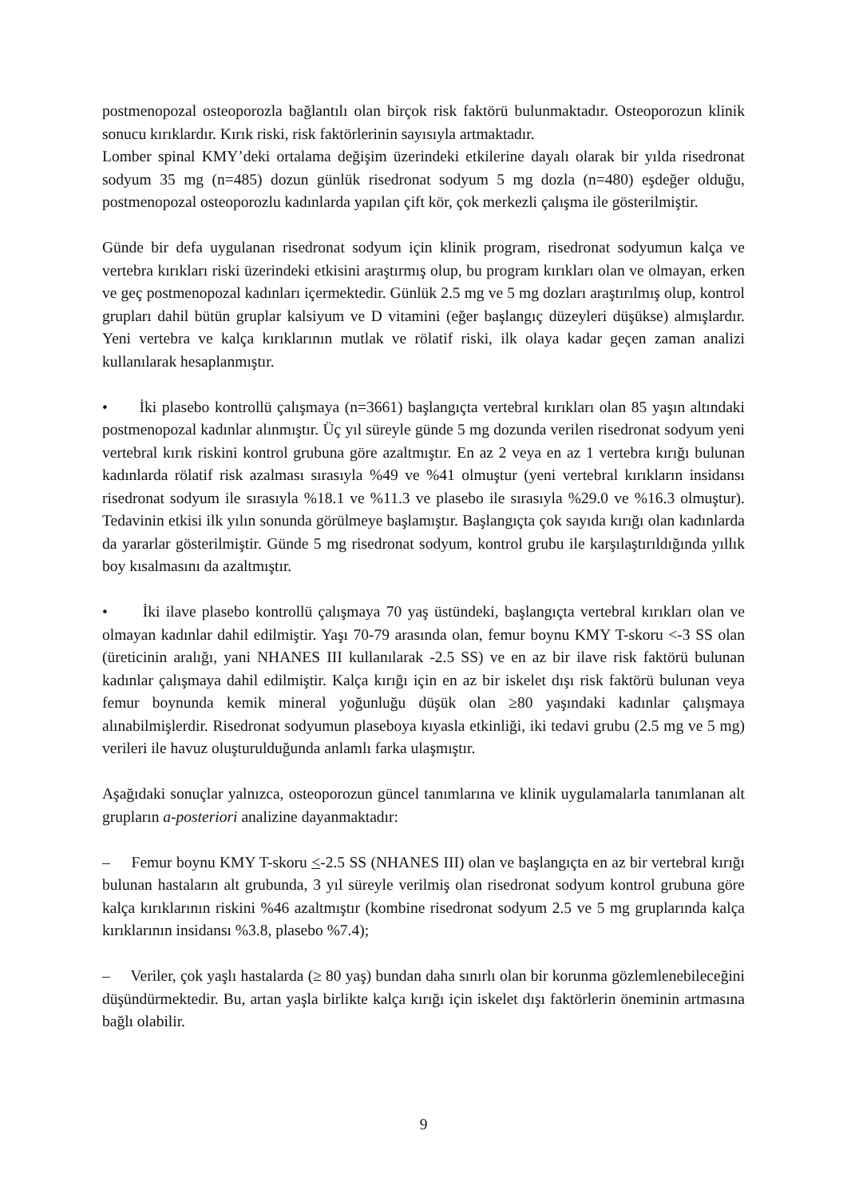postmenopozal osteoporozla bağlantılı olan birçok risk faktörü bulunmaktadır. Osteoporozun klinik sonucu kırıklardır. Kırık riski, risk faktörlerinin sayısıyla artmaktadır.
Lomber spinal KMY’deki ortalama değişim üzerindeki etkilerine dayalı olarak bir yılda risedronat sodyum 35 mg (n=485) dozun günlük risedronat sodyum 5 mg dozla (n=480) eşdeğer olduğu, postmenopozal osteoporozlu kadınlarda yapılan çift kör, çok merkezli çalışma ile gösterilmiştir.
Günde bir defa uygulanan risedronat sodyum için klinik program, risedronat sodyumun kalça ve vertebra kırıkları riski üzerindeki etkisini araştırmış olup, bu program kırıkları olan ve olmayan, erken ve geç postmenopozal kadınları içermektedir. Günlük 2.5 mg ve 5 mg dozları araştırılmış olup, kontrol grupları dahil bütün gruplar kalsiyum ve D vitamini (eğer başlangıç düzeyleri düşükse) almışlardır. Yeni vertebra ve kalça kırıklarının mutlak ve rölatif riski, ilk olaya kadar geçen zaman analizi kullanılarak hesaplanmıştır.
• İki plasebo kontrollü çalışmaya (n=3661) başlangıçta vertebral kırıkları olan 85 yaşın altındaki postmenopozal kadınlar alınmıştır. Üç yıl süreyle günde 5 mg dozunda verilen risedronat sodyum yeni vertebral kırık riskini kontrol grubuna göre azaltmıştır. En az 2 veya en az 1 vertebra kırığı bulunan kadınlarda rölatif risk azalması sırasıyla %49 ve %41 olmuştur (yeni vertebral kırıkların insidansı risedronat sodyum ile sırasıyla %18.1 ve %11.3 ve plasebo ile sırasıyla %29.0 ve %16.3 olmuştur). Tedavinin etkisi ilk yılın sonunda görülmeye başlamıştır. Başlangıçta çok sayıda kırığı olan kadınlarda da yararlar gösterilmiştir. Günde 5 mg risedronat sodyum, kontrol grubu ile karşılaştırıldığında yıllık boy kısalmasını da azaltmıştır.
• İki ilave plasebo kontrollü çalışmaya 70 yaş üstündeki, başlangıçta vertebral kırıkları olan ve olmayan kadınlar dahil edilmiştir. Yaşı 70-79 arasında olan, femur boynu KMY T-skoru <-3 SS olan (üreticinin aralığı, yani NHANES III kullanılarak -2.5 SS) ve en az bir ilave risk faktörü bulunan kadınlar çalışmaya dahil edilmiştir. Kalça kırığı için en az bir iskelet dışı risk faktörü bulunan veya femur boynunda kemik mineral yoğunluğu düşük olan ≥80 yaşındaki kadınlar çalışmaya alınabilmişlerdir. Risedronat sodyumun plaseboya kıyasla etkinliği, iki tedavi grubu (2.5 mg ve 5 mg) verileri ile havuz oluşturulduğunda anlamlı farka ulaşmıştır.
Aşağıdaki sonuçlar yalnızca, osteoporozun güncel tanımlarına ve klinik uygulamalarla tanımlanan alt grupların a-posteriori analizine dayanmaktadır:
– Femur boynu KMY T-skoru <-2.5 SS (NHANES III) olan ve başlangıçta en az bir vertebral kırığı bulunan hastaların alt grubunda, 3 yıl süreyle verilmiş olan risedronat sodyum kontrol grubuna göre kalça kırıklarının riskini %46 azaltmıştır (kombine risedronat sodyum 2.5 ve 5 mg gruplarında kalça kırıklarının insidansı %3.8, plasebo %7.4);
– Veriler, çok yaşlı hastalarda (≥ 80 yaş) bundan daha sınırlı olan bir korunma gözlemlenebileceğini düşündürmektedir. Bu, artan yaşla birlikte kalça kırığı için iskelet dışı faktörlerin öneminin artmasına bağlı olabilir.
9